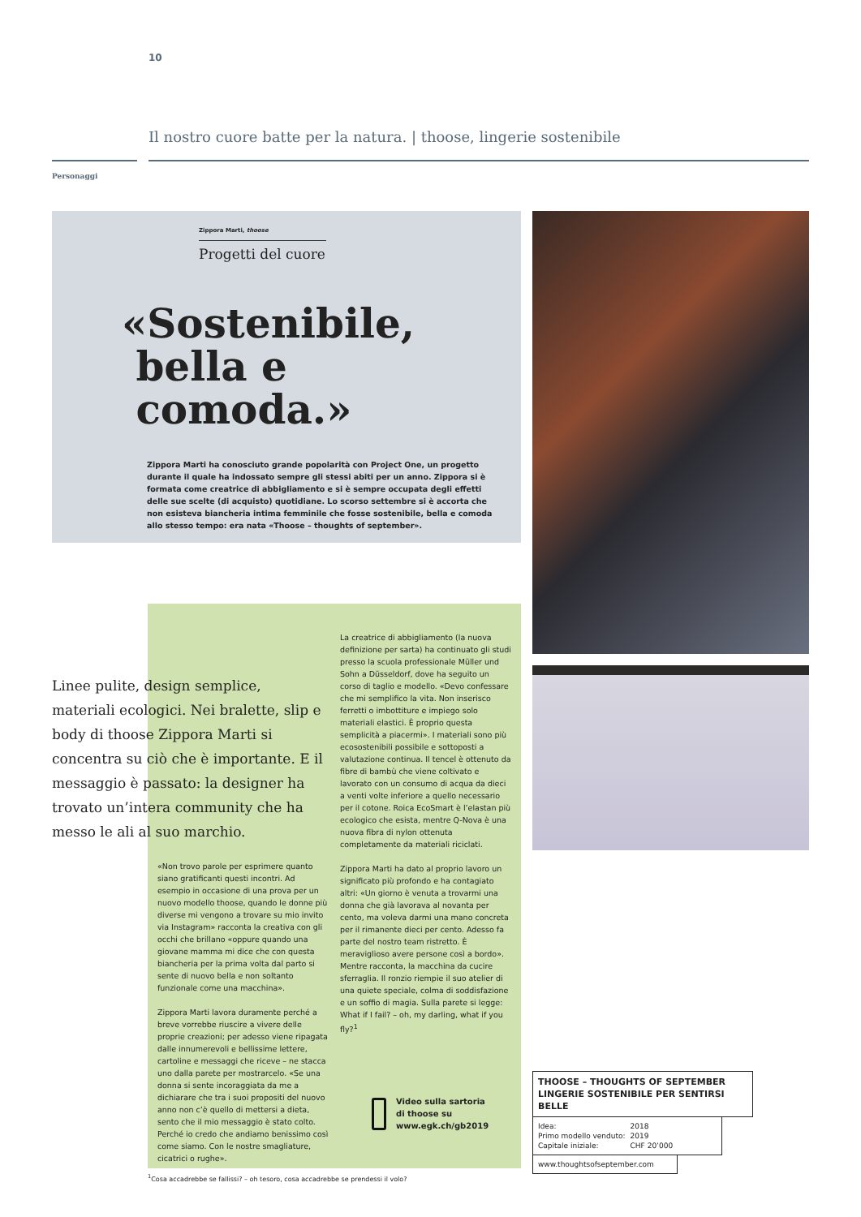10
Il nostro cuore batte per la natura. | thoose, lingerie sostenibile
Personaggi
Zippora Marti, thoose
Progetti del cuore
«Sostenibile,
bella e
comoda.»
Zippora Marti ha conosciuto grande popolarità con Project One, un progetto durante il quale ha indossato sempre gli stessi abiti per un anno. Zippora si è formata come creatrice di abbigliamento e si è sempre occupata degli effetti delle sue scelte (di acquisto) quotidiane. Lo scorso settembre si è accorta che non esisteva biancheria intima femminile che fosse sostenibile, bella e comoda allo stesso tempo: era nata «Thoose – thoughts of september».
Linee pulite, design semplice, materiali ecologici. Nei bralette, slip e body di thoose Zippora Marti si concentra su ciò che è importante. E il messaggio è passato: la designer ha trovato un’intera community che ha messo le ali al suo marchio.
«Non trovo parole per esprimere quanto siano gratificanti questi incontri. Ad esempio in occasione di una prova per un nuovo modello thoose, quando le donne più diverse mi vengono a trovare su mio invito via Instagram» racconta la creativa con gli occhi che brillano «oppure quando una giovane mamma mi dice che con questa biancheria per la prima volta dal parto si sente di nuovo bella e non soltanto funzionale come una macchina».
Zippora Marti lavora duramente perché a breve vorrebbe riuscire a vivere delle proprie creazioni; per adesso viene ripagata dalle innumerevoli e bellissime lettere, cartoline e messaggi che riceve – ne stacca uno dalla parete per mostrarcelo. «Se una donna si sente incoraggiata da me a dichiarare che tra i suoi propositi del nuovo anno non c’è quello di mettersi a dieta, sento che il mio messaggio è stato colto. Perché io credo che andiamo benissimo così come siamo. Con le nostre smagliature, cicatrici o rughe».
La creatrice di abbigliamento (la nuova definizione per sarta) ha continuato gli studi presso la scuola professionale Müller und Sohn a Düsseldorf, dove ha seguito un corso di taglio e modello. «Devo confessare che mi semplifico la vita. Non inserisco ferretti o imbottiture e impiego solo materiali elastici. È proprio questa semplicità a piacermi». I materiali sono più ecosostenibili possibile e sottoposti a valutazione continua. Il tencel è ottenuto da fibre di bambù che viene coltivato e lavorato con un consumo di acqua da dieci a venti volte inferiore a quello necessario per il cotone. Roica EcoSmart è l’elastan più ecologico che esista, mentre Q-Nova è una nuova fibra di nylon ottenuta completamente da materiali riciclati.
Zippora Marti ha dato al proprio lavoro un significato più profondo e ha contagiato altri: «Un giorno è venuta a trovarmi una donna che già lavorava al novanta per cento, ma voleva darmi una mano concreta per il rimanente dieci per cento. Adesso fa parte del nostro team ristretto. È meraviglioso avere persone così a bordo». Mentre racconta, la macchina da cucire sferraglia. Il ronzio riempie il suo atelier di una quiete speciale, colma di soddisfazione e un soffio di magia. Sulla parete si legge: What if I fail? – oh, my darling, what if you fly?<sup>1</sup>
Video sulla sartoria
di thoose su
www.egk.ch/gb2019
<sup>1</sup> Cosa accadrebbe se fallissi? – oh tesoro, cosa accadrebbe se prendessi il volo?
THOOSE – THOUGHTS OF SEPTEMBER
LINGERIE SOSTENIBILE PER SENTIRSI BELLE
| Idea: | 2018 |
| Primo modello venduto: | 2019 |
| Capitale iniziale: | CHF 20’000 |
www.thoughtsofseptember.com